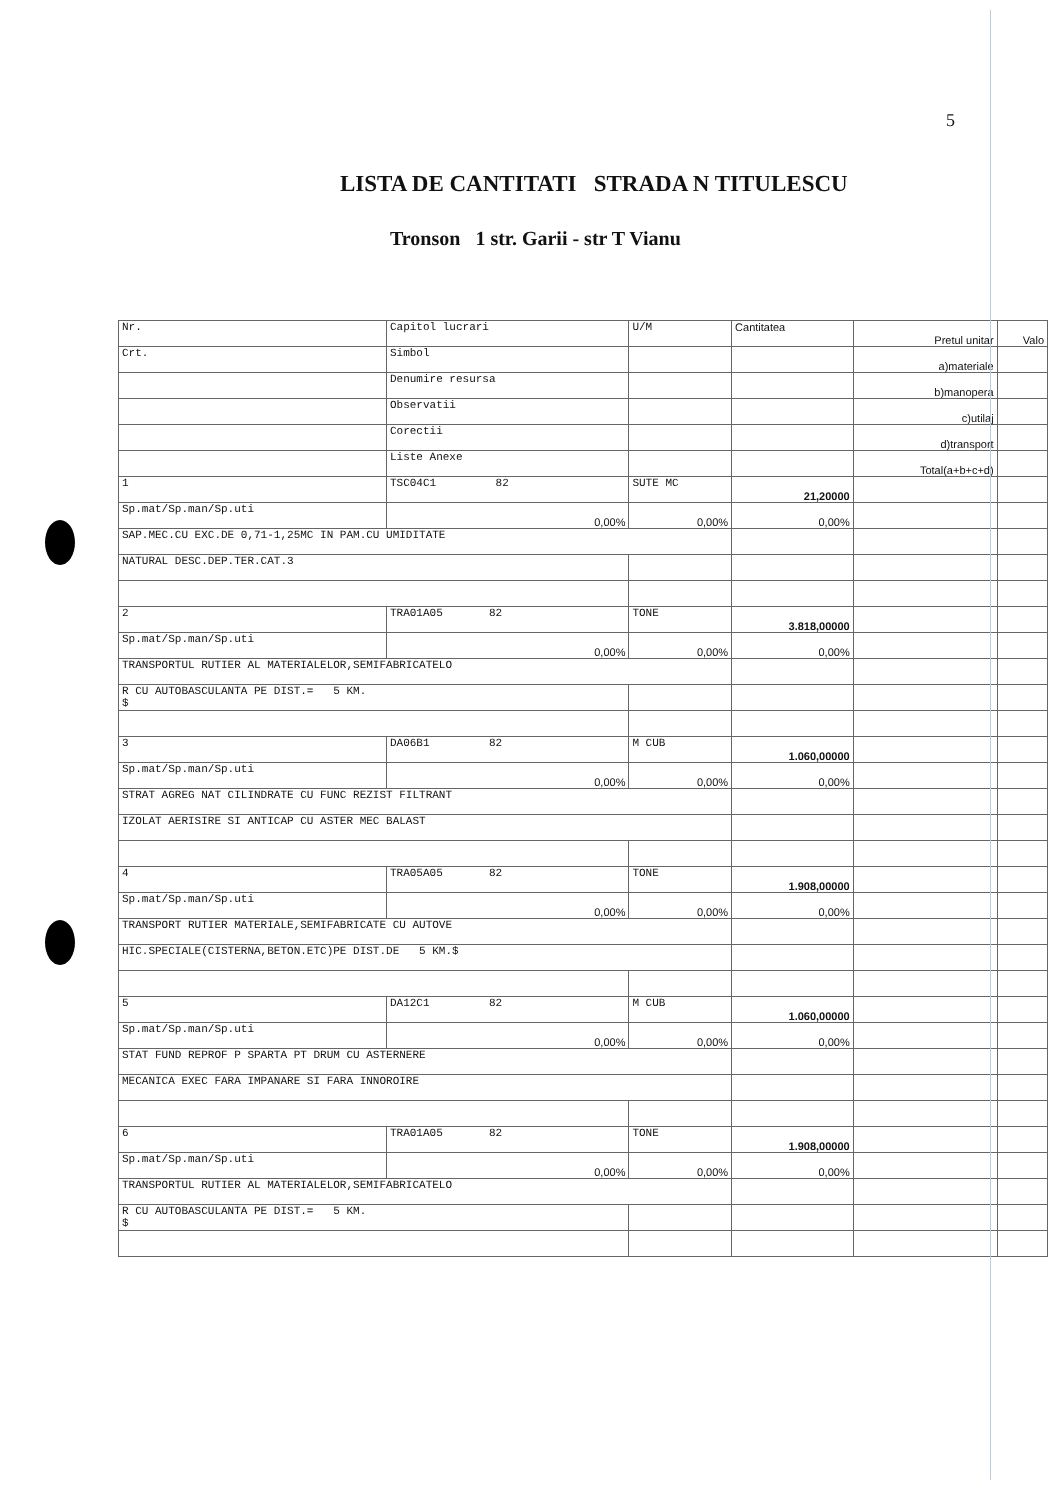5
LISTA DE CANTITATI STRADA N TITULESCU
Tronson 1 str. Garii - str T Vianu
| Nr. | Capitol lucrari | U/M | Cantitatea | Pretul unitar | Valo |
| --- | --- | --- | --- | --- | --- |
| Crt. | Simbol | | | a)materiale | |
| | Denumire resursa | | | b)manopera | |
| | Observatii | | | c)utilaj | |
| | Corectii | | | d)transport | |
| | Liste Anexe | | | Total(a+b+c+d) | |
| 1 | TSC04C1 82 | SUTE MC | 21,20000 | | |
| Sp.mat/Sp.man/Sp.uti | 0,00% | 0,00% | 0,00% | | |
| SAP.MEC.CU EXC.DE 0,71-1,25MC IN PAM.CU UMIDITATE | | | | | |
| NATURAL DESC.DEP.TER.CAT.3 | | | | | |
| 2 | TRA01A05 82 | TONE | 3.818,00000 | | |
| Sp.mat/Sp.man/Sp.uti | 0,00% | 0,00% | 0,00% | | |
| TRANSPORTUL RUTIER AL MATERIALELOR,SEMIFABRICATELO | | | | | |
| R CU AUTOBASCULANTA PE DIST.= 5 KM. $ | | | | | |
| 3 | DA06B1 82 | M CUB | 1.060,00000 | | |
| Sp.mat/Sp.man/Sp.uti | 0,00% | 0,00% | 0,00% | | |
| STRAT AGREG NAT CILINDRATE CU FUNC REZIST FILTRANT | | | | | |
| IZOLAT AERISIRE SI ANTICAP CU ASTER MEC BALAST | | | | | |
| 4 | TRA05A05 82 | TONE | 1.908,00000 | | |
| Sp.mat/Sp.man/Sp.uti | 0,00% | 0,00% | 0,00% | | |
| TRANSPORT RUTIER MATERIALE,SEMIFABRICATE CU AUTOVE | | | | | |
| HIC.SPECIALE(CISTERNA,BETON.ETC)PE DIST.DE 5 KM.$ | | | | | |
| 5 | DA12C1 82 | M CUB | 1.060,00000 | | |
| Sp.mat/Sp.man/Sp.uti | 0,00% | 0,00% | 0,00% | | |
| STAT FUND REPROF P SPARTA PT DRUM CU ASTERNERE | | | | | |
| MECANICA EXEC FARA IMPANARE SI FARA INNOROIRE | | | | | |
| 6 | TRA01A05 82 | TONE | 1.908,00000 | | |
| Sp.mat/Sp.man/Sp.uti | 0,00% | 0,00% | 0,00% | | |
| TRANSPORTUL RUTIER AL MATERIALELOR,SEMIFABRICATELO | | | | | |
| R CU AUTOBASCULANTA PE DIST.= 5 KM. $ | | | | | |